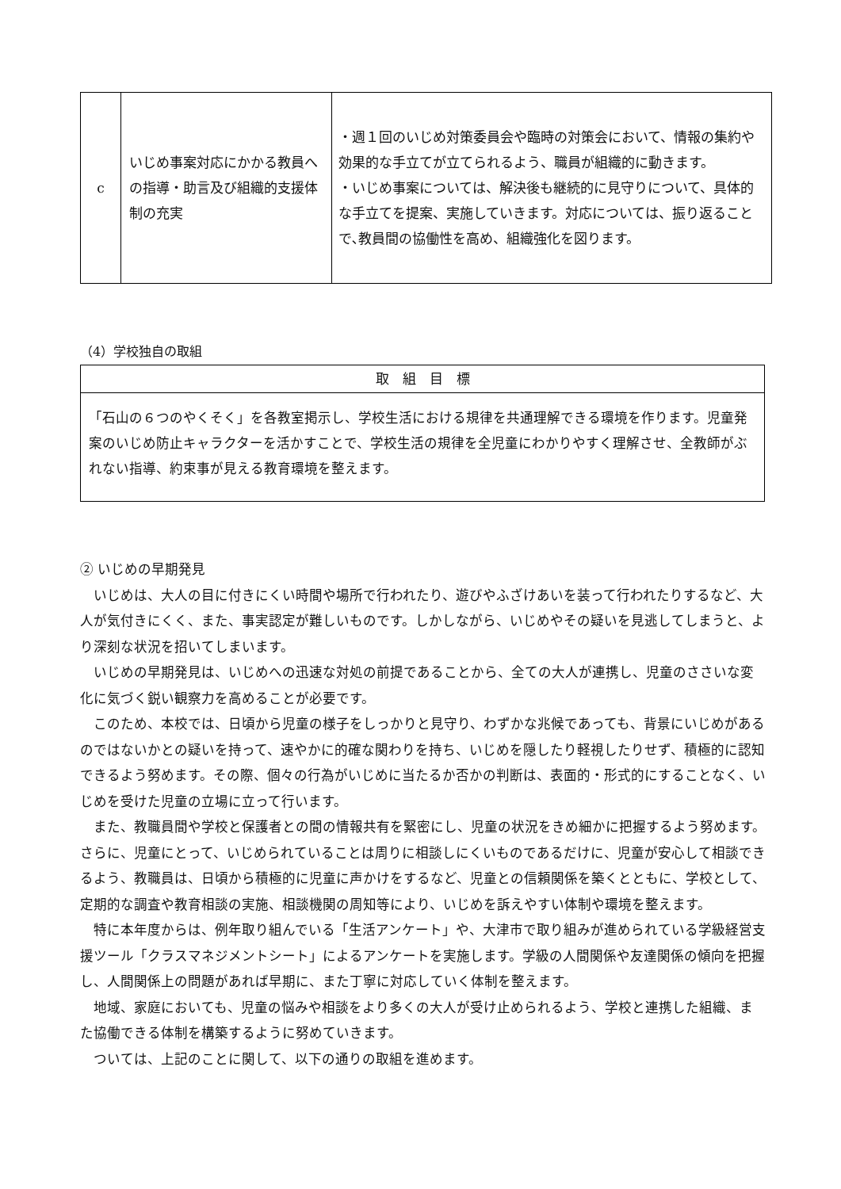| c | いじめ事案対応にかかる教員への指導・助言及び組織的支援体制の充実 | ・週１回のいじめ対策委員会や臨時の対策会において、情報の集約や効果的な手立てが立てられるよう、職員が組織的に動きます。 ・いじめ事案については、解決後も継続的に見守りについて、具体的な手立てを提案、実施していきます。対応については、振り返ることで､教員間の協働性を高め、組織強化を図ります。 |
（4）学校独自の取組
| 取 組 目 標 |
| --- |
| 「石山の６つのやくそく」を各教室掲示し、学校生活における規律を共通理解できる環境を作ります。児童発案のいじめ防止キャラクターを活かすことで、学校生活の規律を全児童にわかりやすく理解させ、全教師がぶれない指導、約束事が見える教育環境を整えます。 |
② いじめの早期発見
　いじめは、大人の目に付きにくい時間や場所で行われたり、遊びやふざけあいを装って行われたりするなど、大人が気付きにくく、また、事実認定が難しいものです。しかしながら、いじめやその疑いを見逃してしまうと、より深刻な状況を招いてしまいます。
　いじめの早期発見は、いじめへの迅速な対処の前提であることから、全ての大人が連携し、児童のささいな変化に気づく鋭い観察力を高めることが必要です。
　このため、本校では、日頃から児童の様子をしっかりと見守り、わずかな兆候であっても、背景にいじめがあるのではないかとの疑いを持って、速やかに的確な関わりを持ち、いじめを隠したり軽視したりせず、積極的に認知できるよう努めます。その際、個々の行為がいじめに当たるか否かの判断は、表面的・形式的にすることなく、いじめを受けた児童の立場に立って行います。
　また、教職員間や学校と保護者との間の情報共有を緊密にし、児童の状況をきめ細かに把握するよう努めます。さらに、児童にとって、いじめられていることは周りに相談しにくいものであるだけに、児童が安心して相談できるよう、教職員は、日頃から積極的に児童に声かけをするなど、児童との信頼関係を築くとともに、学校として、定期的な調査や教育相談の実施、相談機関の周知等により、いじめを訴えやすい体制や環境を整えます。
　特に本年度からは、例年取り組んでいる「生活アンケート」や、大津市で取り組みが進められている学級経営支援ツール「クラスマネジメントシート」によるアンケートを実施します。学級の人間関係や友達関係の傾向を把握し、人間関係上の問題があれば早期に、また丁寧に対応していく体制を整えます。
　地域、家庭においても、児童の悩みや相談をより多くの大人が受け止められるよう、学校と連携した組織、また協働できる体制を構築するように努めていきます。
　ついては、上記のことに関して、以下の通りの取組を進めます。